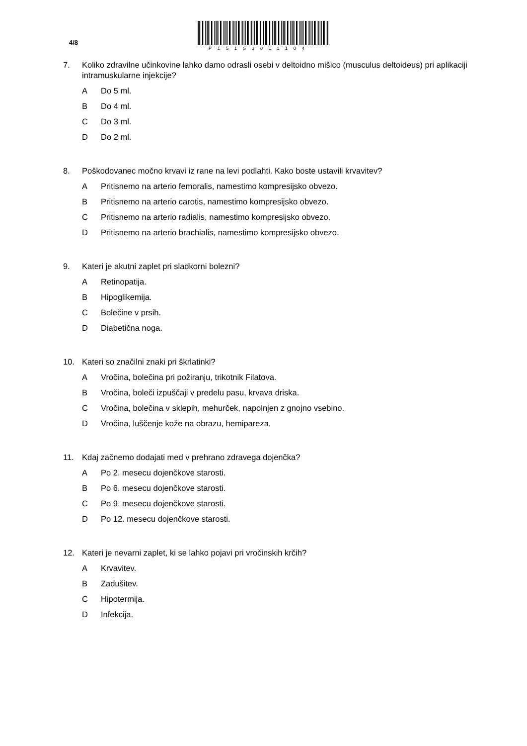4/8
P151S3011104
7. Koliko zdravilne učinkovine lahko damo odrasli osebi v deltoidno mišico (musculus deltoideus) pri aplikaciji intramuskularne injekcije?
A Do 5 ml.
B Do 4 ml.
C Do 3 ml.
D Do 2 ml.
8. Poškodovanec močno krvavi iz rane na levi podlahti. Kako boste ustavili krvavitev?
A Pritisnemo na arterio femoralis, namestimo kompresijsko obvezo.
B Pritisnemo na arterio carotis, namestimo kompresijsko obvezo.
C Pritisnemo na arterio radialis, namestimo kompresijsko obvezo.
D Pritisnemo na arterio brachialis, namestimo kompresijsko obvezo.
9. Kateri je akutni zaplet pri sladkorni bolezni?
A Retinopatija.
B Hipoglikemija.
C Bolečine v prsih.
D Diabetična noga.
10. Kateri so značilni znaki pri škrlatinki?
A Vročina, bolečina pri požiranju, trikotnik Filatova.
B Vročina, boleči izpuščaji v predelu pasu, krvava driska.
C Vročina, bolečina v sklepih, mehurček, napolnjen z gnojno vsebino.
D Vročina, luščenje kože na obrazu, hemipareza.
11. Kdaj začnemo dodajati med v prehrano zdravega dojenčka?
A Po 2. mesecu dojenčkove starosti.
B Po 6. mesecu dojenčkove starosti.
C Po 9. mesecu dojenčkove starosti.
D Po 12. mesecu dojenčkove starosti.
12. Kateri je nevarni zaplet, ki se lahko pojavi pri vročinskih krčih?
A Krvavitev.
B Zadušitev.
C Hipotermija.
D Infekcija.